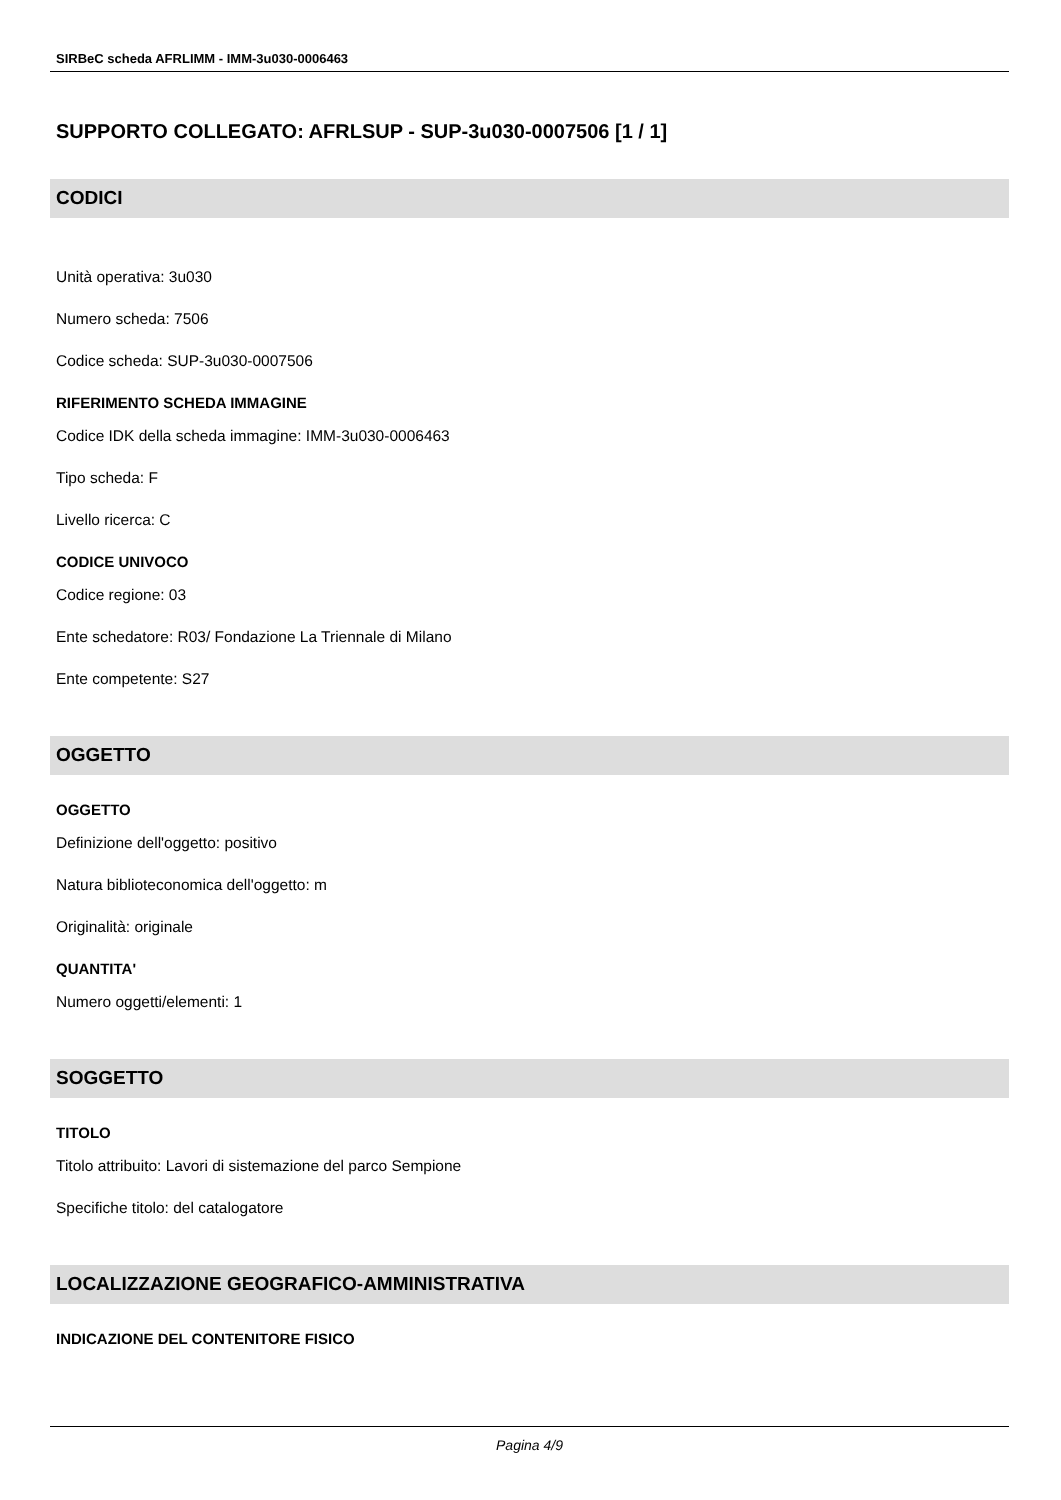SIRBeC scheda AFRLIMM - IMM-3u030-0006463
SUPPORTO COLLEGATO: AFRLSUP - SUP-3u030-0007506 [1 / 1]
CODICI
Unità operativa: 3u030
Numero scheda: 7506
Codice scheda: SUP-3u030-0007506
RIFERIMENTO SCHEDA IMMAGINE
Codice IDK della scheda immagine: IMM-3u030-0006463
Tipo scheda: F
Livello ricerca: C
CODICE UNIVOCO
Codice regione: 03
Ente schedatore: R03/ Fondazione La Triennale di Milano
Ente competente: S27
OGGETTO
OGGETTO
Definizione dell'oggetto: positivo
Natura biblioteconomica dell'oggetto: m
Originalità: originale
QUANTITA'
Numero oggetti/elementi: 1
SOGGETTO
TITOLO
Titolo attribuito: Lavori di sistemazione del parco Sempione
Specifiche titolo: del catalogatore
LOCALIZZAZIONE GEOGRAFICO-AMMINISTRATIVA
INDICAZIONE DEL CONTENITORE FISICO
Pagina 4/9